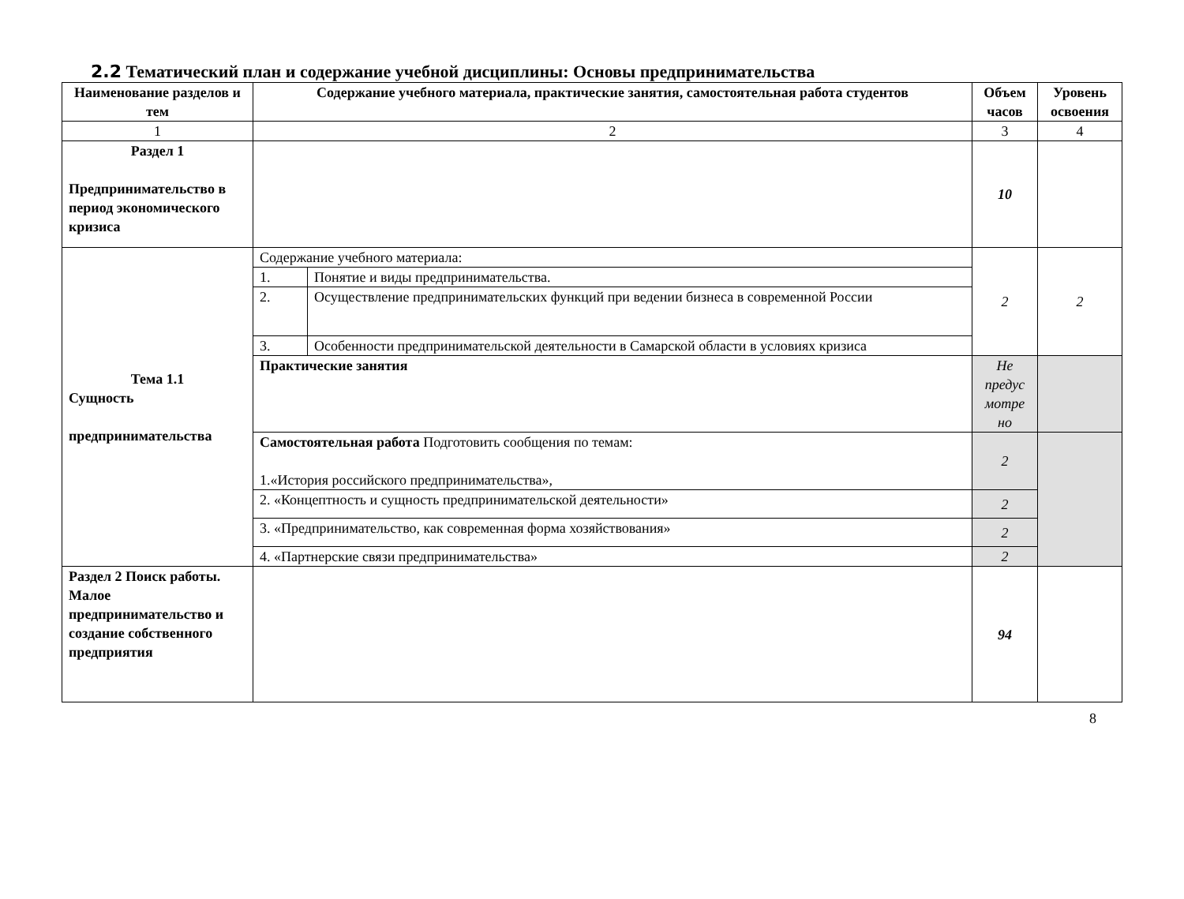2.2 Тематический план и содержание учебной дисциплины: Основы предпринимательства
| Наименование разделов и тем | Содержание учебного материала, практические занятия, самостоятельная работа студентов | | Объем часов | Уровень освоения |
| --- | --- | --- | --- | --- |
| 1 | 2 | | 3 | 4 |
| Раздел 1 Предпринимательство в период экономического кризиса | | | 10 | |
| Тема 1.1 Сущность предпринимательства | Содержание учебного материала: | | 2 | 2 |
| | 1. | Понятие и виды предпринимательства. | | |
| | 2. | Осуществление предпринимательских функций при ведении бизнеса в современной России | | |
| | 3. | Особенности предпринимательской деятельности в Самарской области в условиях кризиса | | |
| | Практические занятия | | Не предус мотре но | |
| | Самостоятельная работа Подготовить сообщения по темам: 1.«История российского предпринимательства», | | 2 | |
| | 2. «Концептность и сущность предпринимательской деятельности» | | 2 | |
| | 3. «Предпринимательство, как современная форма хозяйствования» | | 2 | |
| | 4. «Партнерские связи предпринимательства» | | 2 | |
| Раздел 2 Поиск работы. Малое предпринимательство и создание собственного предприятия | | | 94 | |
8